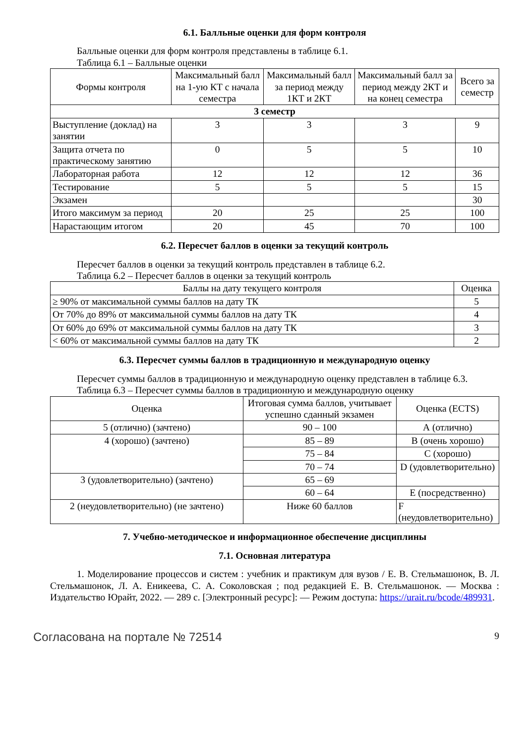6.1. Балльные оценки для форм контроля
Балльные оценки для форм контроля представлены в таблице 6.1.
Таблица 6.1 – Балльные оценки
| Формы контроля | Максимальный балл на 1-ую КТ с начала семестра | Максимальный балл за период между 1КТ и 2КТ | Максимальный балл за период между 2КТ и на конец семестра | Всего за семестр |
| --- | --- | --- | --- | --- |
| 3 семестр | | | | |
| Выступление (доклад) на занятии | 3 | 3 | 3 | 9 |
| Защита отчета по практическому занятию | 0 | 5 | 5 | 10 |
| Лабораторная работа | 12 | 12 | 12 | 36 |
| Тестирование | 5 | 5 | 5 | 15 |
| Экзамен | | | | 30 |
| Итого максимум за период | 20 | 25 | 25 | 100 |
| Нарастающим итогом | 20 | 45 | 70 | 100 |
6.2. Пересчет баллов в оценки за текущий контроль
Пересчет баллов в оценки за текущий контроль представлен в таблице 6.2.
Таблица 6.2 – Пересчет баллов в оценки за текущий контроль
| Баллы на дату текущего контроля | Оценка |
| --- | --- |
| ≥ 90% от максимальной суммы баллов на дату ТК | 5 |
| От 70% до 89% от максимальной суммы баллов на дату ТК | 4 |
| От 60% до 69% от максимальной суммы баллов на дату ТК | 3 |
| < 60% от максимальной суммы баллов на дату ТК | 2 |
6.3. Пересчет суммы баллов в традиционную и международную оценку
Пересчет суммы баллов в традиционную и международную оценку представлен в таблице 6.3.
Таблица 6.3 – Пересчет суммы баллов в традиционную и международную оценку
| Оценка | Итоговая сумма баллов, учитывает успешно сданный экзамен | Оценка (ECTS) |
| --- | --- | --- |
| 5 (отлично) (зачтено) | 90 – 100 | А (отлично) |
| 4 (хорошо) (зачтено) | 85 – 89 | B (очень хорошо) |
| | 75 – 84 | C (хорошо) |
| | 70 – 74 | D (удовлетворительно) |
| 3 (удовлетворительно) (зачтено) | 65 – 69 | |
| | 60 – 64 | E (посредственно) |
| 2 (неудовлетворительно) (не зачтено) | Ниже 60 баллов | F (неудовлетворительно) |
7. Учебно-методическое и информационное обеспечение дисциплины
7.1. Основная литература
1. Моделирование процессов и систем : учебник и практикум для вузов / Е. В. Стельмашонок, В. Л. Стельмашонок, Л. А. Еникеева, С. А. Соколовская ; под редакцией Е. В. Стельмашонок. — Москва : Издательство Юрайт, 2022. — 289 с. [Электронный ресурс]: — Режим доступа: https://urait.ru/bcode/489931.
Согласована на портале № 72514 9